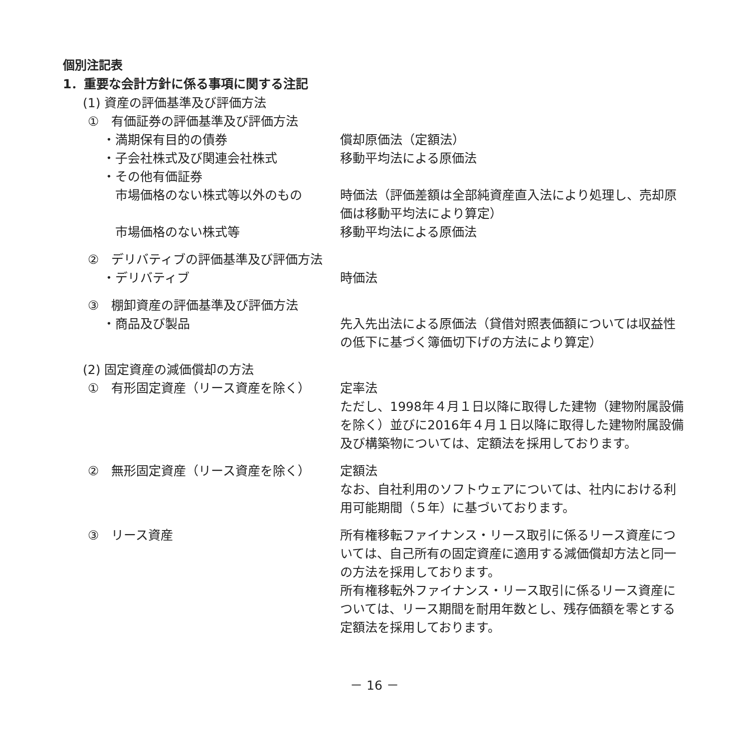個別注記表
1．重要な会計方針に係る事項に関する注記
(1) 資産の評価基準及び評価方法
①　有価証券の評価基準及び評価方法
・満期保有目的の債券 償却原価法（定額法）
・子会社株式及び関連会社株式 移動平均法による原価法
・その他有価証券
市場価格のない株式等以外のもの 時価法（評価差額は全部純資産直入法により処理し、売却原価は移動平均法により算定）
市場価格のない株式等 移動平均法による原価法
②　デリバティブの評価基準及び評価方法
・デリバティブ 時価法
③　棚卸資産の評価基準及び評価方法
・商品及び製品 先入先出法による原価法（貸借対照表価額については収益性の低下に基づく簿価切下げの方法により算定）
(2) 固定資産の減価償却の方法
①　有形固定資産（リース資産を除く） 定率法
ただし、1998年４月１日以降に取得した建物（建物附属設備を除く）並びに2016年４月１日以降に取得した建物附属設備及び構築物については、定額法を採用しております。
②　無形固定資産（リース資産を除く） 定額法
なお、自社利用のソフトウェアについては、社内における利用可能期間（５年）に基づいております。
③　リース資産 所有権移転ファイナンス・リース取引に係るリース資産については、自己所有の固定資産に適用する減価償却方法と同一の方法を採用しております。
所有権移転外ファイナンス・リース取引に係るリース資産については、リース期間を耐用年数とし、残存価額を零とする定額法を採用しております。
－ 16 －